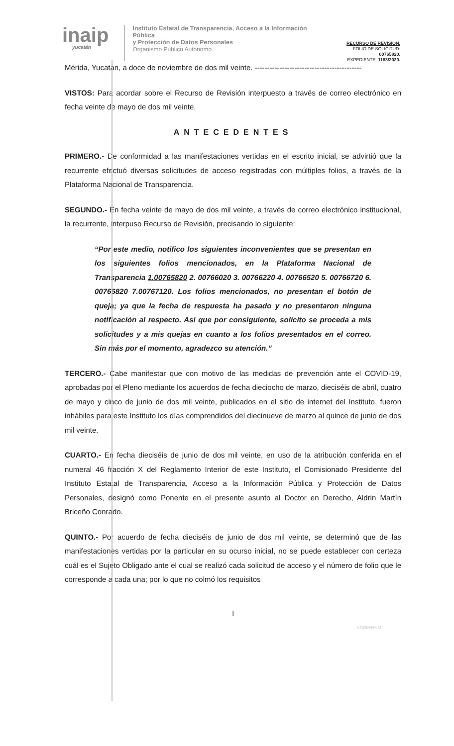inaip
yucatán
Instituto Estatal de Transparencia, Acceso a la Información Pública
y Protección de Datos Personales
Organismo Público Autónomo
RECURSO DE REVISIÓN.
FOLIO DE SOLICITUD: 00765820.
EXPEDIENTE: 1183/2020.
Mérida, Yucatán, a doce de noviembre de dos mil veinte. -------------------------------------------
VISTOS: Para acordar sobre el Recurso de Revisión interpuesto a través de correo electrónico en fecha veinte de mayo de dos mil veinte.
ANTECEDENTES
PRIMERO.- De conformidad a las manifestaciones vertidas en el escrito inicial, se advirtió que la recurrente efectuó diversas solicitudes de acceso registradas con múltiples folios, a través de la Plataforma Nacional de Transparencia.
SEGUNDO.- En fecha veinte de mayo de dos mil veinte, a través de correo electrónico institucional, la recurrente, interpuso Recurso de Revisión, precisando lo siguiente:
“Por este medio, notifico los siguientes inconvenientes que se presentan en los siguientes folios mencionados, en la Plataforma Nacional de Transparencia 1.00765820 2. 00766020 3. 00766220 4. 00766520 5. 00766720 6. 00766820 7.00767120. Los folios mencionados, no presentan el botón de queja; ya que la fecha de respuesta ha pasado y no presentaron ninguna notificación al respecto. Así que por consiguiente, solicito se proceda a mis solicitudes y a mis quejas en cuanto a los folios presentados en el correo. Sin más por el momento, agradezco su atención.”
TERCERO.- Cabe manifestar que con motivo de las medidas de prevención ante el COVID-19, aprobadas por el Pleno mediante los acuerdos de fecha dieciocho de marzo, dieciséis de abril, cuatro de mayo y cinco de junio de dos mil veinte, publicados en el sitio de internet del Instituto, fueron inhábiles para este Instituto los días comprendidos del diecinueve de marzo al quince de junio de dos mil veinte.
CUARTO.- En fecha dieciséis de junio de dos mil veinte, en uso de la atribución conferida en el numeral 46 fracción X del Reglamento Interior de este Instituto, el Comisionado Presidente del Instituto Estatal de Transparencia, Acceso a la Información Pública y Protección de Datos Personales, designó como Ponente en el presente asunto al Doctor en Derecho, Aldrin Martín Briceño Conrado.
QUINTO.- Por acuerdo de fecha dieciséis de junio de dos mil veinte, se determinó que de las manifestaciones vertidas por la particular en su ocurso inicial, no se puede establecer con certeza cuál es el Sujeto Obligado ante el cual se realizó cada solicitud de acceso y el número de folio que le corresponde a cada una; por lo que no colmó los requisitos
1
AGEM/HNM